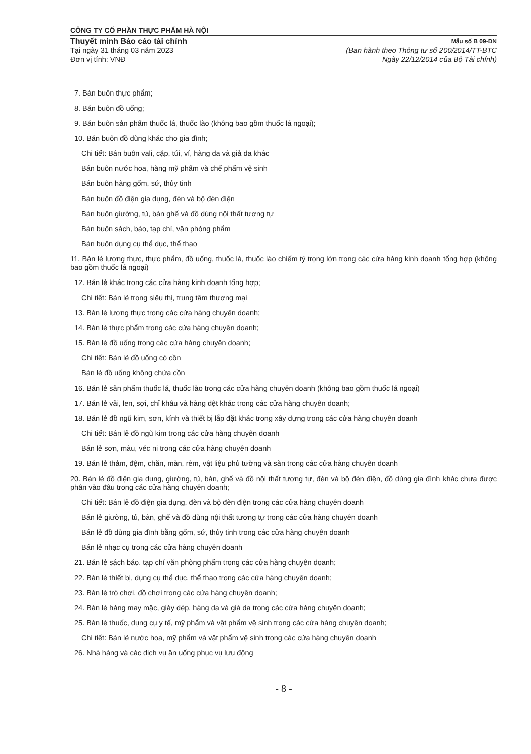CÔNG TY CỔ PHẦN THỰC PHẨM HÀ NỘI
Thuyết minh Báo cáo tài chính
Tại ngày 31 tháng 03 năm 2023
Đơn vị tính: VNĐ
Mẫu số B 09-DN
(Ban hành theo Thông tư số 200/2014/TT-BTC
Ngày 22/12/2014 của Bộ Tài chính)
7. Bán buôn thực phẩm;
8. Bán buôn đồ uống;
9. Bán buôn sản phẩm thuốc lá, thuốc lào (không bao gồm thuốc lá ngoại);
10. Bán buôn đồ dùng khác cho gia đình;
Chi tiết: Bán buôn vali, cặp, túi, ví, hàng da và giả da khác
Bán buôn nước hoa, hàng mỹ phẩm và chế phẩm vệ sinh
Bán buôn hàng gốm, sứ, thủy tinh
Bán buôn đồ điện gia dụng, đèn và bộ đèn điện
Bán buôn giường, tủ, bàn ghế và đồ dùng nội thất tương tự
Bán buôn sách, báo, tạp chí, văn phòng phẩm
Bán buôn dụng cụ thể dục, thể thao
11. Bán lẻ lương thực, thực phẩm, đồ uống, thuốc lá, thuốc lào chiếm tỷ trọng lớn trong các cửa hàng kinh doanh tổng hợp (không bao gồm thuốc lá ngoại)
12. Bán lẻ khác trong các cửa hàng kinh doanh tổng hợp;
Chi tiết: Bán lẻ trong siêu thị, trung tâm thương mại
13. Bán lẻ lương thực trong các cửa hàng chuyên doanh;
14. Bán lẻ thực phẩm trong các cửa hàng chuyên doanh;
15. Bán lẻ đồ uống trong các cửa hàng chuyên doanh;
Chi tiết: Bán lẻ đồ uống có cồn
Bán lẻ đồ uống không chứa cồn
16. Bán lẻ sản phẩm thuốc lá, thuốc lào trong các cửa hàng chuyên doanh (không bao gồm thuốc lá ngoại)
17. Bán lẻ vải, len, sợi, chỉ khâu và hàng dệt khác trong các cửa hàng chuyên doanh;
18. Bán lẻ đồ ngũ kim, sơn, kính và thiết bị lắp đặt khác trong xây dựng trong các cửa hàng chuyên doanh
Chi tiết: Bán lẻ đồ ngũ kim trong các cửa hàng chuyên doanh
Bán lẻ sơn, màu, véc ni trong các cửa hàng chuyên doanh
19. Bán lẻ thảm, đệm, chăn, màn, rèm, vật liệu phủ tường và sàn trong các cửa hàng chuyên doanh
20. Bán lẻ đồ điện gia dụng, giường, tủ, bàn, ghế và đồ nội thất tương tự, đèn và bộ đèn điện, đồ dùng gia đình khác chưa được phân vào đâu trong các cửa hàng chuyên doanh;
Chi tiết: Bán lẻ đồ điện gia dụng, đèn và bộ đèn điện trong các cửa hàng chuyên doanh
Bán lẻ giường, tủ, bàn, ghế và đồ dùng nội thất tương tự trong các cửa hàng chuyên doanh
Bán lẻ đồ dùng gia đình bằng gốm, sứ, thủy tinh trong các cửa hàng chuyên doanh
Bán lẻ nhạc cụ trong các cửa hàng chuyên doanh
21. Bán lẻ sách báo, tạp chí văn phòng phẩm trong các cửa hàng chuyên doanh;
22. Bán lẻ thiết bị, dụng cụ thể dục, thể thao trong các cửa hàng chuyên doanh;
23. Bán lẻ trò chơi, đồ chơi trong các cửa hàng chuyên doanh;
24. Bán lẻ hàng may mặc, giày dép, hàng da và giả da trong các cửa hàng chuyên doanh;
25. Bán lẻ thuốc, dụng cụ y tế, mỹ phẩm và vật phẩm vệ sinh trong các cửa hàng chuyên doanh;
Chi tiết: Bán lẻ nước hoa, mỹ phẩm và vật phẩm vệ sinh trong các cửa hàng chuyên doanh
26. Nhà hàng và các dịch vụ ăn uống phục vụ lưu động
- 8 -